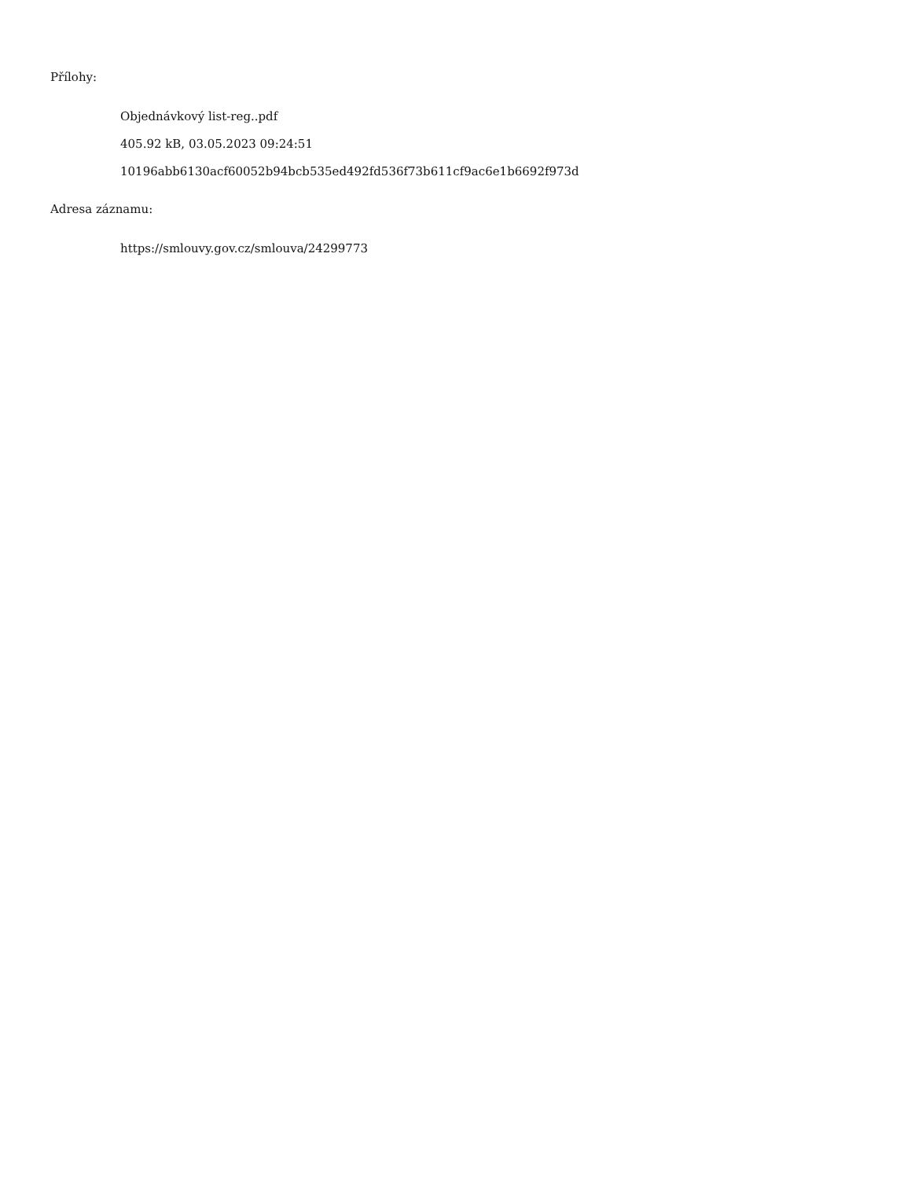Přílohy:
Objednávkový list-reg..pdf
405.92 kB, 03.05.2023 09:24:51
10196abb6130acf60052b94bcb535ed492fd536f73b611cf9ac6e1b6692f973d
Adresa záznamu:
https://smlouvy.gov.cz/smlouva/24299773